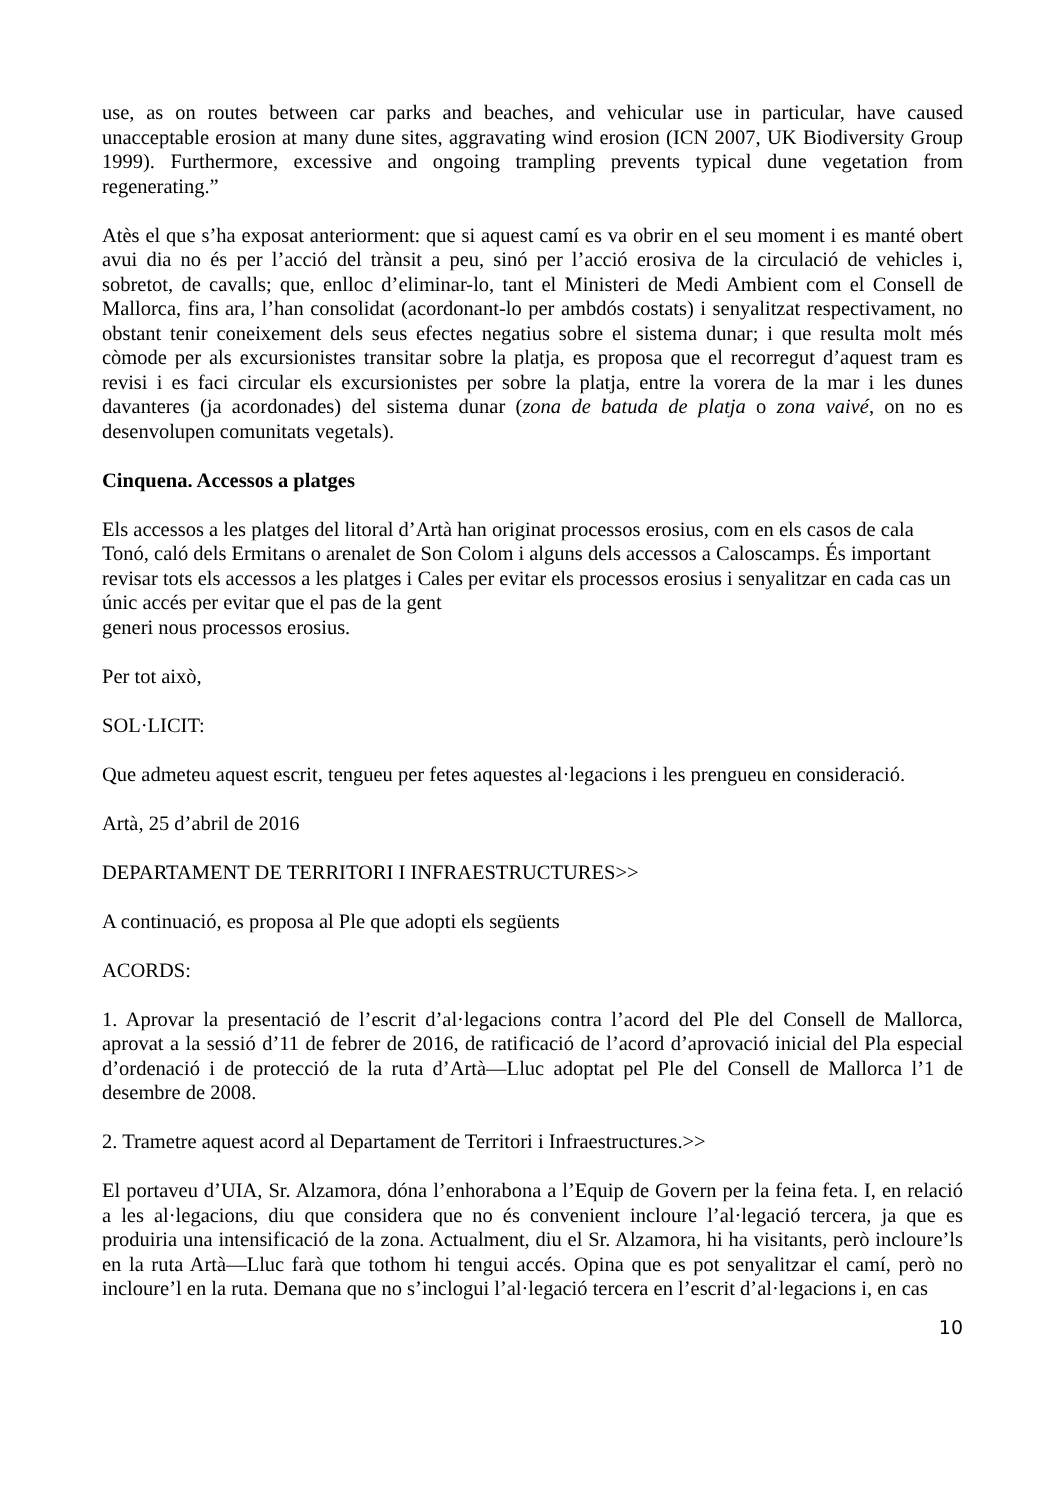use, as on routes between car parks and beaches, and vehicular use in particular, have caused unacceptable erosion at many dune sites, aggravating wind erosion (ICN 2007, UK Biodiversity Group 1999). Furthermore, excessive and ongoing trampling prevents typical dune vegetation from regenerating.”
Atès el que s’ha exposat anteriorment: que si aquest camí es va obrir en el seu moment i es manté obert avui dia no és per l’acció del trànsit a peu, sinó per l’acció erosiva de la circulació de vehicles i, sobretot, de cavalls; que, enlloc d’eliminar-lo, tant el Ministeri de Medi Ambient com el Consell de Mallorca, fins ara, l’han consolidat (acordonant-lo per ambdós costats) i senyalitzat respectivament, no obstant tenir coneixement dels seus efectes negatius sobre el sistema dunar; i que resulta molt més còmode per als excursionistes transitar sobre la platja, es proposa que el recorregut d’aquest tram es revisi i es faci circular els excursionistes per sobre la platja, entre la vorera de la mar i les dunes davanteres (ja acordonades) del sistema dunar (zona de batuda de platja o zona vaivé, on no es desenvolupen comunitats vegetals).
Cinquena. Accessos a platges
Els accessos a les platges del litoral d’Artà han originat processos erosius, com en els casos de cala Tonó, caló dels Ermitans o arenalet de Son Colom i alguns dels accessos a Caloscamps. És important revisar tots els accessos a les platges i Cales per evitar els processos erosius i senyalitzar en cada cas un únic accés per evitar que el pas de la gent
generi nous processos erosius.
Per tot això,
SOL·LICIT:
Que admeteu aquest escrit, tengueu per fetes aquestes al·legacions i les prengueu en consideració.
Artà, 25 d’abril de 2016
DEPARTAMENT DE TERRITORI I INFRAESTRUCTURES>>
A continuació, es proposa al Ple que adopti els següents
ACORDS:
1. Aprovar la presentació de l’escrit d’al·legacions contra l’acord del Ple del Consell de Mallorca, aprovat a la sessió d’11 de febrer de 2016, de ratificació de l’acord d’aprovació inicial del Pla especial d’ordenació i de protecció de la ruta d’Artà—Lluc adoptat pel Ple del Consell de Mallorca l’1 de desembre de 2008.
2. Trametre aquest acord al Departament de Territori i Infraestructures.>>
El portaveu d’UIA, Sr. Alzamora, dóna l’enhorabona a l’Equip de Govern per la feina feta. I, en relació a les al·legacions, diu que considera que no és convenient incloure l’al·legació tercera, ja que es produiria una intensificació de la zona. Actualment, diu el Sr. Alzamora, hi ha visitants, però incloure’ls en la ruta Artà—Lluc farà que tothom hi tengui accés. Opina que es pot senyalitzar el camí, però no incloure’l en la ruta. Demana que no s’inclogui l’al·legació tercera en l’escrit d’al·legacions i, en cas
10